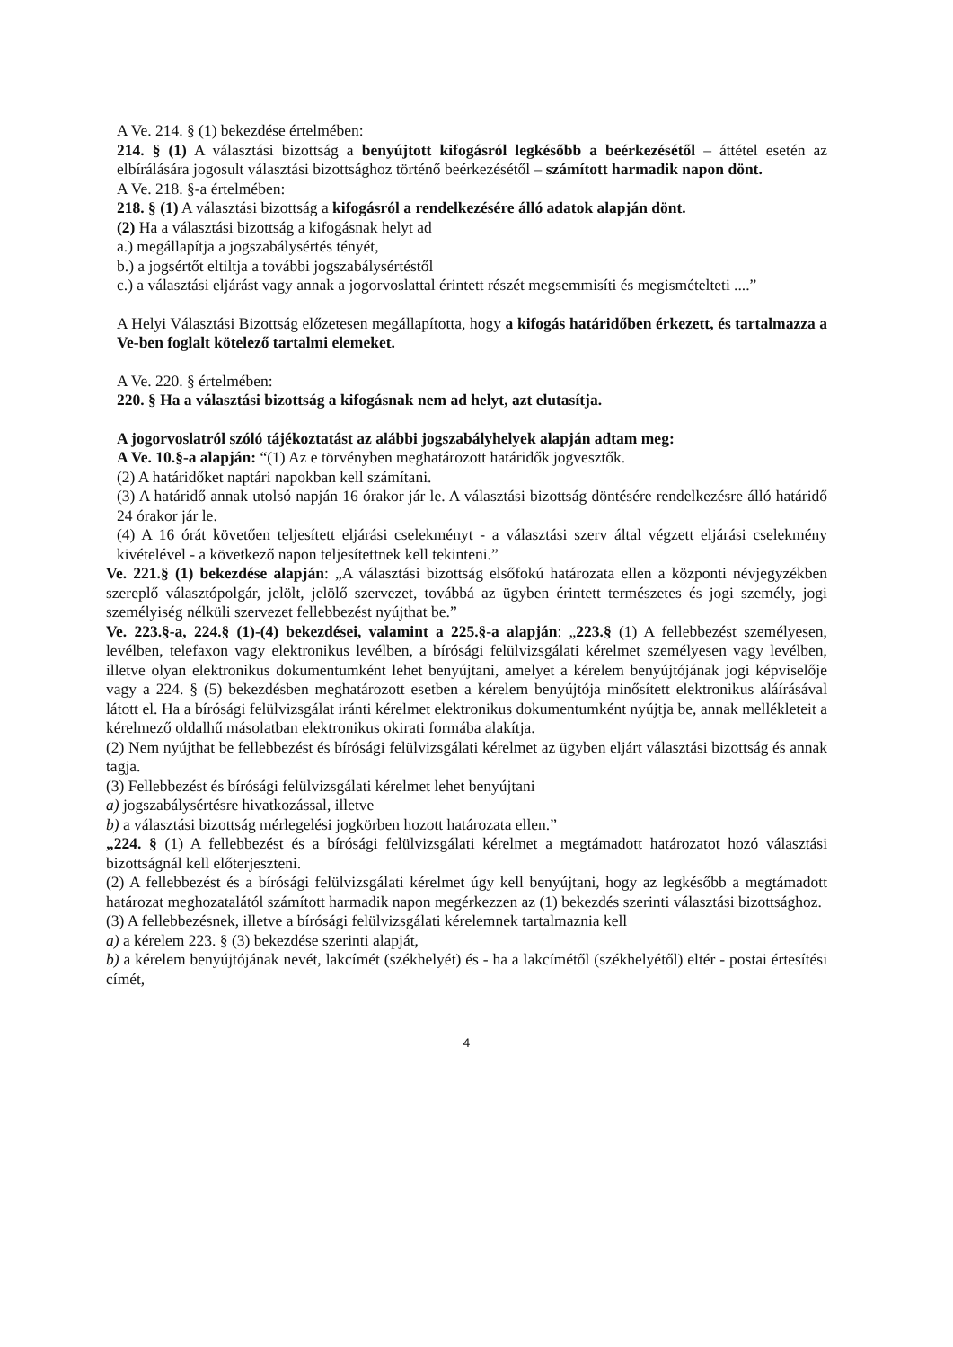A Ve. 214. § (1) bekezdése értelmében:
214. § (1) A választási bizottság a benyújtott kifogásról legkésőbb a beérkezésétől – áttétel esetén az elbírálására jogosult választási bizottsághoz történő beérkezésétől – számított harmadik napon dönt.
A Ve. 218. §-a értelmében:
218. § (1) A választási bizottság a kifogásról a rendelkezésére álló adatok alapján dönt.
(2) Ha a választási bizottság a kifogásnak helyt ad
a.) megállapítja a jogszabálysértés tényét,
b.) a jogsértőt eltiltja a további jogszabálysértéstől
c.) a választási eljárást vagy annak a jogorvoslattal érintett részét megsemmisíti és megismételteti ....”
A Helyi Választási Bizottság előzetesen megállapította, hogy a kifogás határidőben érkezett, és tartalmazza a Ve-ben foglalt kötelező tartalmi elemeket.
A Ve. 220. § értelmében:
220. § Ha a választási bizottság a kifogásnak nem ad helyt, azt elutasítja.
A jogorvoslatról szóló tájékoztatást az alábbi jogszabályhelyek alapján adtam meg:
A Ve. 10.§-a alapján: “(1) Az e törvényben meghatározott határidők jogvesztők.
(2) A határidőket naptári napokban kell számítani.
(3) A határidő annak utolsó napján 16 órakor jár le. A választási bizottság döntésére rendelkezésre álló határidő 24 órakor jár le.
(4) A 16 órát követően teljesített eljárási cselekményt - a választási szerv által végzett eljárási cselekmény kivételével - a következő napon teljesítettnek kell tekinteni.”
Ve. 221.§ (1) bekezdése alapján: „A választási bizottság elsőfokú határozata ellen a központi névjegyzékben szereplő választópolgár, jelölt, jelölő szervezet, továbbá az ügyben érintett természetes és jogi személy, jogi személyiség nélküli szervezet fellebbezést nyújthat be.”
Ve. 223.§-a, 224.§ (1)-(4) bekezdései, valamint a 225.§-a alapján: „223.§ (1) A fellebbezést személyesen, levélben, telefaxon vagy elektronikus levélben, a bírósági felülvizsgálati kérelmet személyesen vagy levélben, illetve olyan elektronikus dokumentumként lehet benyújtani, amelyet a kérelem benyújtójának jogi képviselője vagy a 224. § (5) bekezdésben meghatározott esetben a kérelem benyújtója minősített elektronikus aláírásával látott el. Ha a bírósági felülvizsgálat iránti kérelmet elektronikus dokumentumként nyújtja be, annak mellékleteit a kérelmező oldalhű másolatban elektronikus okirati formába alakítja.
(2) Nem nyújthat be fellebbezést és bírósági felülvizsgálati kérelmet az ügyben eljárt választási bizottság és annak tagja.
(3) Fellebbezést és bírósági felülvizsgálati kérelmet lehet benyújtani
a) jogszabálysértésre hivatkozással, illetve
b) a választási bizottság mérlegelési jogkörben hozott határozata ellen.”
„224. § (1) A fellebbezést és a bírósági felülvizsgálati kérelmet a megtámadott határozatot hozó választási bizottságnál kell előterjeszteni.
(2) A fellebbezést és a bírósági felülvizsgálati kérelmet úgy kell benyújtani, hogy az legkésőbb a megtámadott határozat meghozatalától számított harmadik napon megérkezzen az (1) bekezdés szerinti választási bizottsághoz.
(3) A fellebbezésnek, illetve a bírósági felülvizsgálati kérelemnek tartalmaznia kell
a) a kérelem 223. § (3) bekezdése szerinti alapját,
b) a kérelem benyújtójának nevét, lakcímét (székhelyét) és - ha a lakcímétől (székhelyétől) eltér - postai értesítési címét,
4